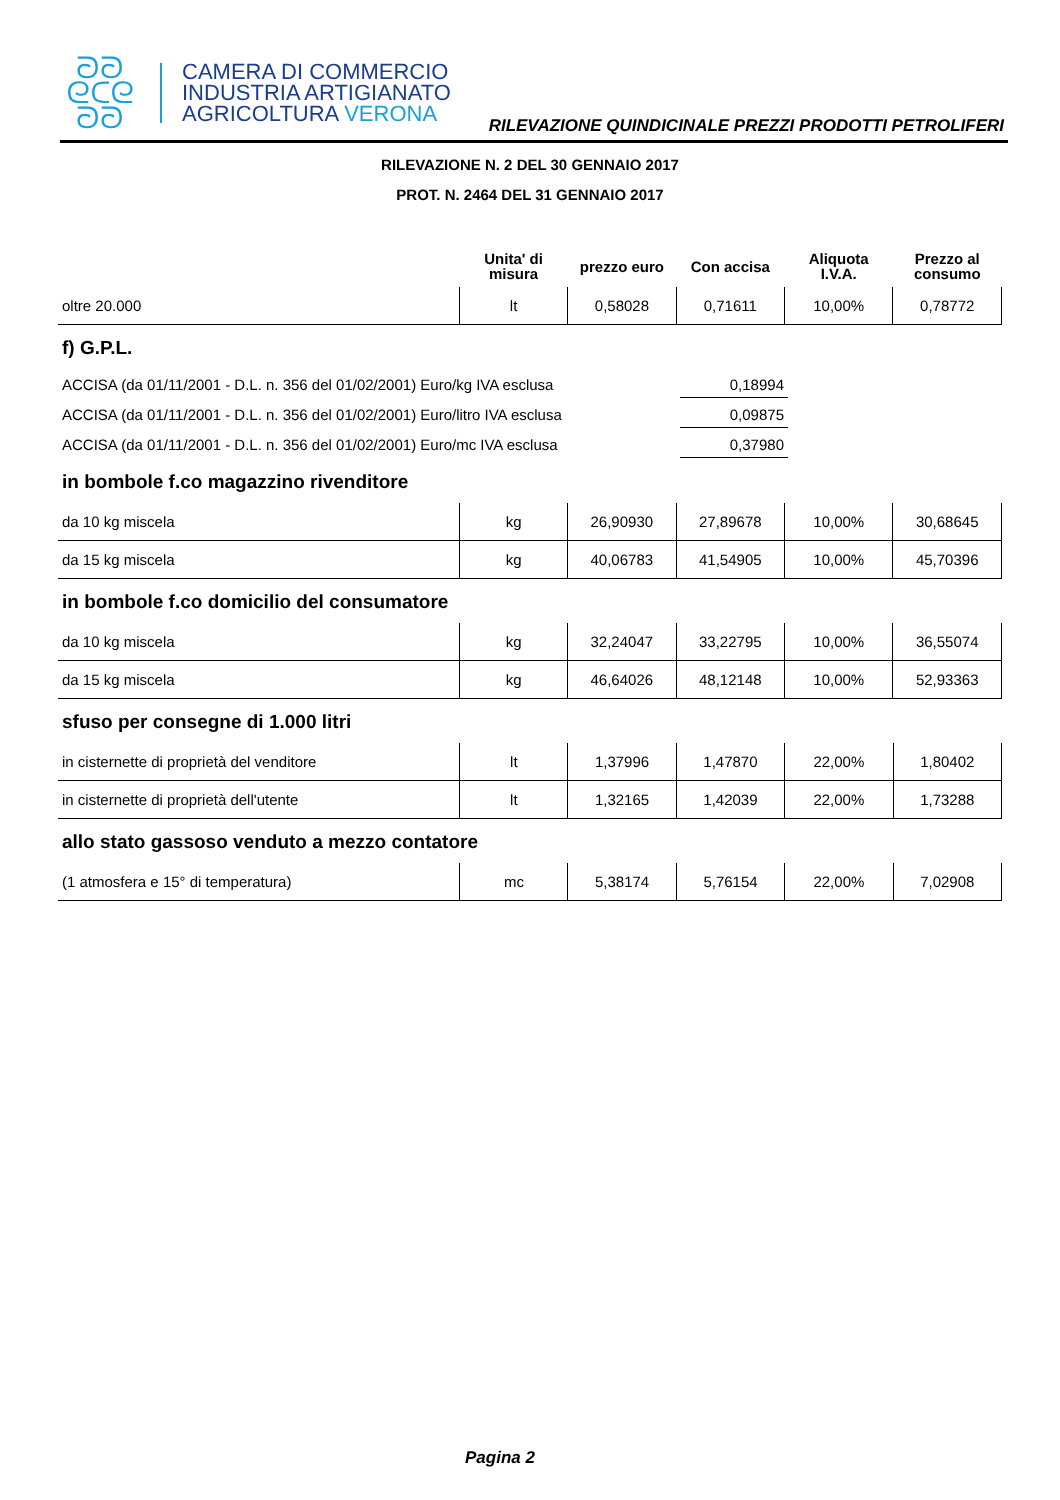ᘐᘐ
ᘓᑕᘓ
ᘐᘐ
CAMERA DI COMMERCIO
INDUSTRIA ARTIGIANATO
AGRICOLTURA VERONA
RILEVAZIONE QUINDICINALE PREZZI PRODOTTI PETROLIFERI
RILEVAZIONE N. 2 DEL 30 GENNAIO 2017
PROT. N. 2464 DEL 31 GENNAIO 2017
| | Unita' di misura | prezzo euro | Con accisa | Aliquota I.V.A. | Prezzo al consumo |
| --- | --- | --- | --- | --- | --- |
| oltre 20.000 | lt | 0,58028 | 0,71611 | 10,00% | 0,78772 |
f) G.P.L.
ACCISA (da 01/11/2001 - D.L. n. 356 del 01/02/2001) Euro/kg IVA esclusa
0,18994
ACCISA (da 01/11/2001 - D.L. n. 356 del 01/02/2001) Euro/litro IVA esclusa
0,09875
ACCISA (da 01/11/2001 - D.L. n. 356 del 01/02/2001) Euro/mc IVA esclusa
0,37980
in bombole f.co magazzino rivenditore
| da 10 kg miscela | kg | 26,90930 | 27,89678 | 10,00% | 30,68645 |
| da 15 kg miscela | kg | 40,06783 | 41,54905 | 10,00% | 45,70396 |
in bombole f.co domicilio del consumatore
| da 10 kg miscela | kg | 32,24047 | 33,22795 | 10,00% | 36,55074 |
| da 15 kg miscela | kg | 46,64026 | 48,12148 | 10,00% | 52,93363 |
sfuso per consegne di 1.000 litri
| in cisternette di proprietà del venditore | lt | 1,37996 | 1,47870 | 22,00% | 1,80402 |
| in cisternette di proprietà dell'utente | lt | 1,32165 | 1,42039 | 22,00% | 1,73288 |
allo stato gassoso venduto a mezzo contatore
| (1 atmosfera e 15° di temperatura) | mc | 5,38174 | 5,76154 | 22,00% | 7,02908 |
Pagina 2